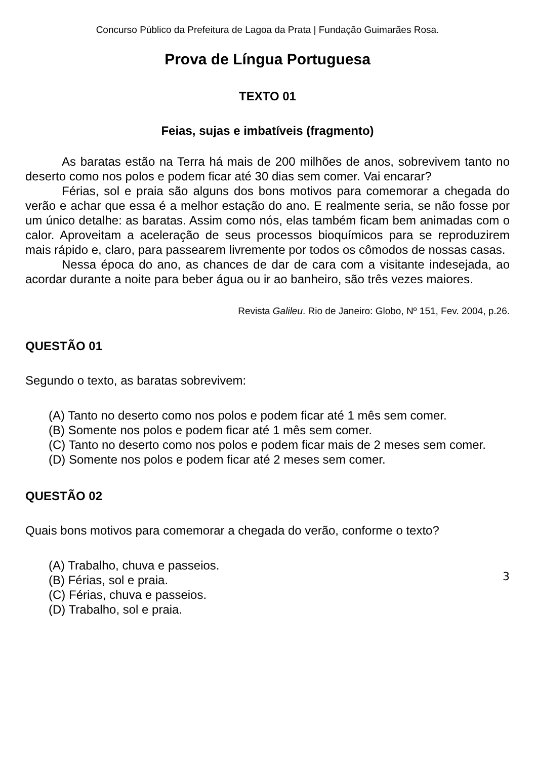Concurso Público da Prefeitura de Lagoa da Prata | Fundação Guimarães Rosa.
Prova de Língua Portuguesa
TEXTO 01
Feias, sujas e imbatíveis (fragmento)
As baratas estão na Terra há mais de 200 milhões de anos, sobrevivem tanto no deserto como nos polos e podem ficar até 30 dias sem comer. Vai encarar?
Férias, sol e praia são alguns dos bons motivos para comemorar a chegada do verão e achar que essa é a melhor estação do ano. E realmente seria, se não fosse por um único detalhe: as baratas. Assim como nós, elas também ficam bem animadas com o calor. Aproveitam a aceleração de seus processos bioquímicos para se reproduzirem mais rápido e, claro, para passearem livremente por todos os cômodos de nossas casas.
Nessa época do ano, as chances de dar de cara com a visitante indesejada, ao acordar durante a noite para beber água ou ir ao banheiro, são três vezes maiores.
Revista Galileu. Rio de Janeiro: Globo, Nº 151, Fev. 2004, p.26.
QUESTÃO 01
Segundo o texto, as baratas sobrevivem:
(A) Tanto no deserto como nos polos e podem ficar até 1 mês sem comer.
(B) Somente nos polos e podem ficar até 1 mês sem comer.
(C) Tanto no deserto como nos polos e podem ficar mais de 2 meses sem comer.
(D) Somente nos polos e podem ficar até 2 meses sem comer.
QUESTÃO 02
Quais bons motivos para comemorar a chegada do verão, conforme o texto?
(A) Trabalho, chuva e passeios.
(B) Férias, sol e praia.
(C) Férias, chuva e passeios.
(D) Trabalho, sol e praia.
3